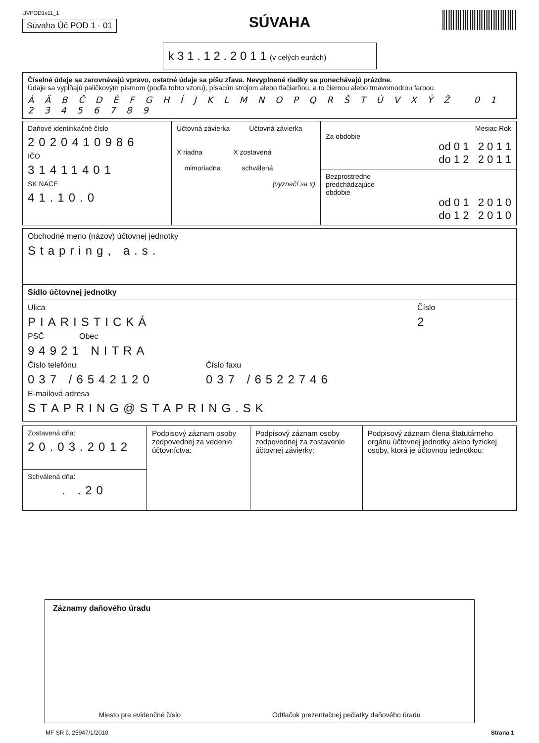UVPOD1v11_1
Súvaha Úč POD 1 - 01
SÚVAHA
k 3 1 . 1 2 . 2 0 1 1 (v celých eurách)
Číselné údaje sa zarovnávajú vpravo, ostatné údaje sa píšu zľava. Nevyplnené riadky sa ponechávajú prázdne.
Údaje sa vypĺňajú paličkovým písmom (podľa tohto vzoru), písacím strojom alebo tlačiarňou, a to čiernou alebo tmavomodrou farbou.
Á Ä B Č D É F G H Í J K L M N O P Q R Š T Ú V X Ý Ž 0 1 2 3 4 5 6 7 8 9
| Daňové identifikačné číslo 2020410986 IČO 31411401 SK NACE 41.10.0 | Účtovná závierka Účtovná závierka X riadna X zostavená mimoriadna schválená (vyznačí sa x) | Mesiac Rok Za obdobie od 0 1 2 0 1 1 do 1 2 2 0 1 1 |
| | | Bezprostredne predchádzajúce obdobie od 0 1 2 0 1 0 do 1 2 2 0 1 0 |
Obchodné meno (názov) účtovnej jednotky
Stapring, a.s.
Sídlo účtovnej jednotky
Ulica
PIARISTICKÁ
Číslo
2
PSČ Obec
94921 NITRA
Číslo telefónu
037 /6542120
Číslo faxu
037 /6522746
E-mailová adresa
STAPRING@STAPRING.SK
| Zostavená dňa: 20.03.2012 | Podpisový záznam osoby zodpovednej za vedenie účtovníctva: | Podpisový záznam osoby zodpovednej za zostavenie účtovnej závierky: | Podpisový záznam člena štatutárneho orgánu účtovnej jednotky alebo fyzickej osoby, ktorá je účtovnou jednotkou: |
| Schválená dňa: . .20 | | | |
Záznamy daňového úradu
Miesto pre evidenčné číslo Odtlačok prezentačnej pečiatky daňového úradu
MF SR č. 25947/1/2010 Strana 1